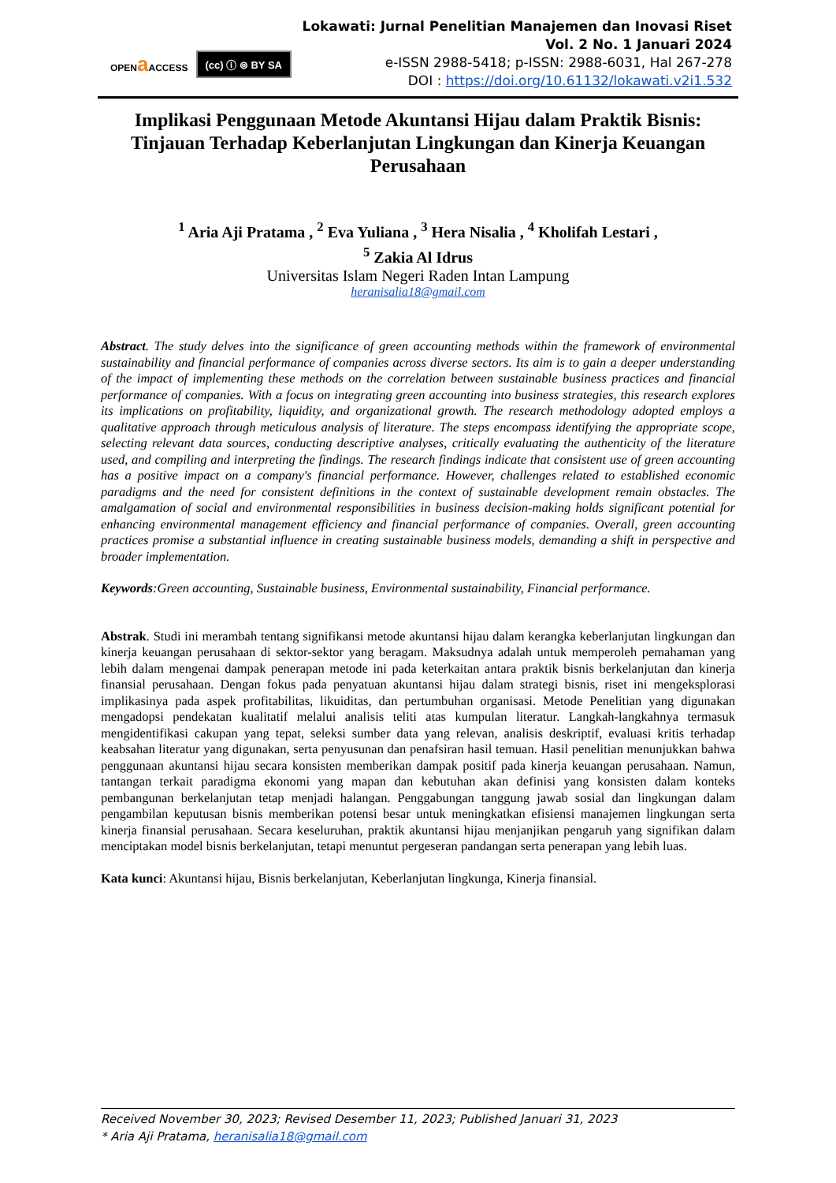OPENa ACCESS
(cc) ⓘ ⊚ BY SA
Lokawati: Jurnal Penelitian Manajemen dan Inovasi Riset
Vol. 2 No. 1 Januari 2024
e-ISSN 2988-5418; p-ISSN: 2988-6031, Hal 267-278
DOI : https://doi.org/10.61132/lokawati.v2i1.532
Implikasi Penggunaan Metode Akuntansi Hijau dalam Praktik Bisnis: Tinjauan Terhadap Keberlanjutan Lingkungan dan Kinerja Keuangan Perusahaan
<sup>1</sup> Aria Aji Pratama , <sup>2</sup> Eva Yuliana , <sup>3</sup> Hera Nisalia , <sup>4</sup> Kholifah Lestari ,
<sup>5</sup> Zakia Al Idrus
Universitas Islam Negeri Raden Intan Lampung
heranisalia18@gmail.com
Abstract. The study delves into the significance of green accounting methods within the framework of environmental sustainability and financial performance of companies across diverse sectors. Its aim is to gain a deeper understanding of the impact of implementing these methods on the correlation between sustainable business practices and financial performance of companies. With a focus on integrating green accounting into business strategies, this research explores its implications on profitability, liquidity, and organizational growth. The research methodology adopted employs a qualitative approach through meticulous analysis of literature. The steps encompass identifying the appropriate scope, selecting relevant data sources, conducting descriptive analyses, critically evaluating the authenticity of the literature used, and compiling and interpreting the findings. The research findings indicate that consistent use of green accounting has a positive impact on a company's financial performance. However, challenges related to established economic paradigms and the need for consistent definitions in the context of sustainable development remain obstacles. The amalgamation of social and environmental responsibilities in business decision-making holds significant potential for enhancing environmental management efficiency and financial performance of companies. Overall, green accounting practices promise a substantial influence in creating sustainable business models, demanding a shift in perspective and broader implementation.
Keywords:Green accounting, Sustainable business, Environmental sustainability, Financial performance.
Abstrak. Studi ini merambah tentang signifikansi metode akuntansi hijau dalam kerangka keberlanjutan lingkungan dan kinerja keuangan perusahaan di sektor-sektor yang beragam. Maksudnya adalah untuk memperoleh pemahaman yang lebih dalam mengenai dampak penerapan metode ini pada keterkaitan antara praktik bisnis berkelanjutan dan kinerja finansial perusahaan. Dengan fokus pada penyatuan akuntansi hijau dalam strategi bisnis, riset ini mengeksplorasi implikasinya pada aspek profitabilitas, likuiditas, dan pertumbuhan organisasi. Metode Penelitian yang digunakan mengadopsi pendekatan kualitatif melalui analisis teliti atas kumpulan literatur. Langkah-langkahnya termasuk mengidentifikasi cakupan yang tepat, seleksi sumber data yang relevan, analisis deskriptif, evaluasi kritis terhadap keabsahan literatur yang digunakan, serta penyusunan dan penafsiran hasil temuan. Hasil penelitian menunjukkan bahwa penggunaan akuntansi hijau secara konsisten memberikan dampak positif pada kinerja keuangan perusahaan. Namun, tantangan terkait paradigma ekonomi yang mapan dan kebutuhan akan definisi yang konsisten dalam konteks pembangunan berkelanjutan tetap menjadi halangan. Penggabungan tanggung jawab sosial dan lingkungan dalam pengambilan keputusan bisnis memberikan potensi besar untuk meningkatkan efisiensi manajemen lingkungan serta kinerja finansial perusahaan. Secara keseluruhan, praktik akuntansi hijau menjanjikan pengaruh yang signifikan dalam menciptakan model bisnis berkelanjutan, tetapi menuntut pergeseran pandangan serta penerapan yang lebih luas.
Kata kunci: Akuntansi hijau, Bisnis berkelanjutan, Keberlanjutan lingkunga, Kinerja finansial.
Received November 30, 2023; Revised Desember 11, 2023; Published Januari 31, 2023
* Aria Aji Pratama, heranisalia18@gmail.com